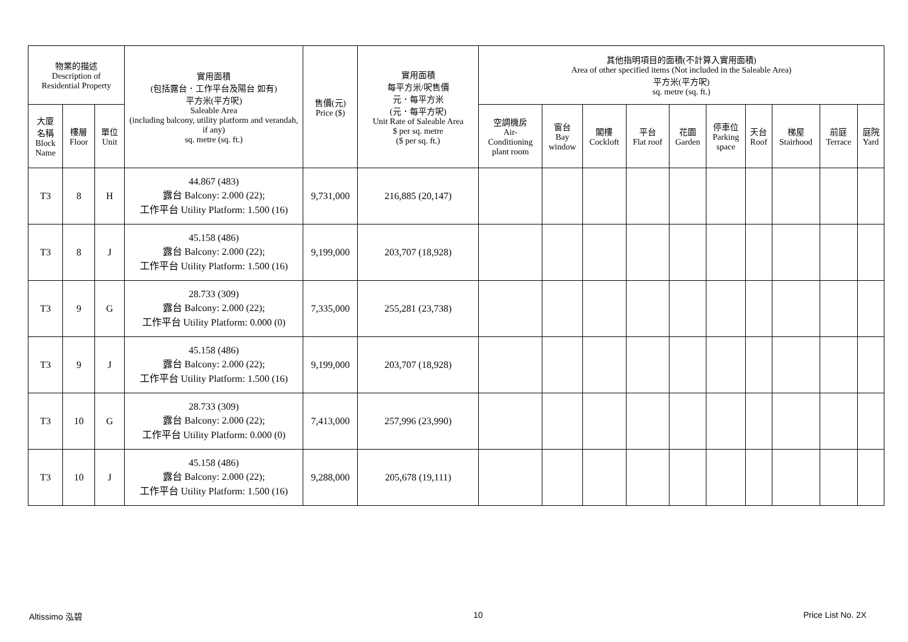| 物業的描述 Description of Residential Property | | | 實用面積 (包括露台．工作平台及陽台 如有) 平方米(平方呎) Saleable Area (including balcony, utility platform and verandah, if any) sq. metre (sq. ft.) | 售價(元) Price ($) | 實用面積 每平方米/呎售價 元．每平方米 (元．每平方呎) Unit Rate of Saleable Area $ per sq. metre ($ per sq. ft.) | 其他指明項目的面積(不計算入實用面積) Area of other specified items (Not included in the Saleable Area) 平方米(平方呎) sq. metre (sq. ft.) | | | | | | | | | |
| --- | --- | --- | --- | --- | --- | --- | --- | --- | --- | --- | --- | --- | --- | --- | --- |
| 大廈 名稱 Block Name | 樓層 Floor | 單位 Unit | | | | 空調機房 Air- Conditioning plant room | 窗台 Bay window | 閣樓 Cockloft | 平台 Flat roof | 花園 Garden | 停車位 Parking space | 天台 Roof | 梯屋 Stairhood | 前庭 Terrace | 庭院 Yard |
| T3 | 8 | H | 44.867 (483) 露台 Balcony: 2.000 (22); 工作平台 Utility Platform: 1.500 (16) | 9,731,000 | 216,885 (20,147) | | | | | | | | | | |
| T3 | 8 | J | 45.158 (486) 露台 Balcony: 2.000 (22); 工作平台 Utility Platform: 1.500 (16) | 9,199,000 | 203,707 (18,928) | | | | | | | | | | |
| T3 | 9 | G | 28.733 (309) 露台 Balcony: 2.000 (22); 工作平台 Utility Platform: 0.000 (0) | 7,335,000 | 255,281 (23,738) | | | | | | | | | | |
| T3 | 9 | J | 45.158 (486) 露台 Balcony: 2.000 (22); 工作平台 Utility Platform: 1.500 (16) | 9,199,000 | 203,707 (18,928) | | | | | | | | | | |
| T3 | 10 | G | 28.733 (309) 露台 Balcony: 2.000 (22); 工作平台 Utility Platform: 0.000 (0) | 7,413,000 | 257,996 (23,990) | | | | | | | | | | |
| T3 | 10 | J | 45.158 (486) 露台 Balcony: 2.000 (22); 工作平台 Utility Platform: 1.500 (16) | 9,288,000 | 205,678 (19,111) | | | | | | | | | | |
Altissimo 泓碧 10 Price List No. 2X